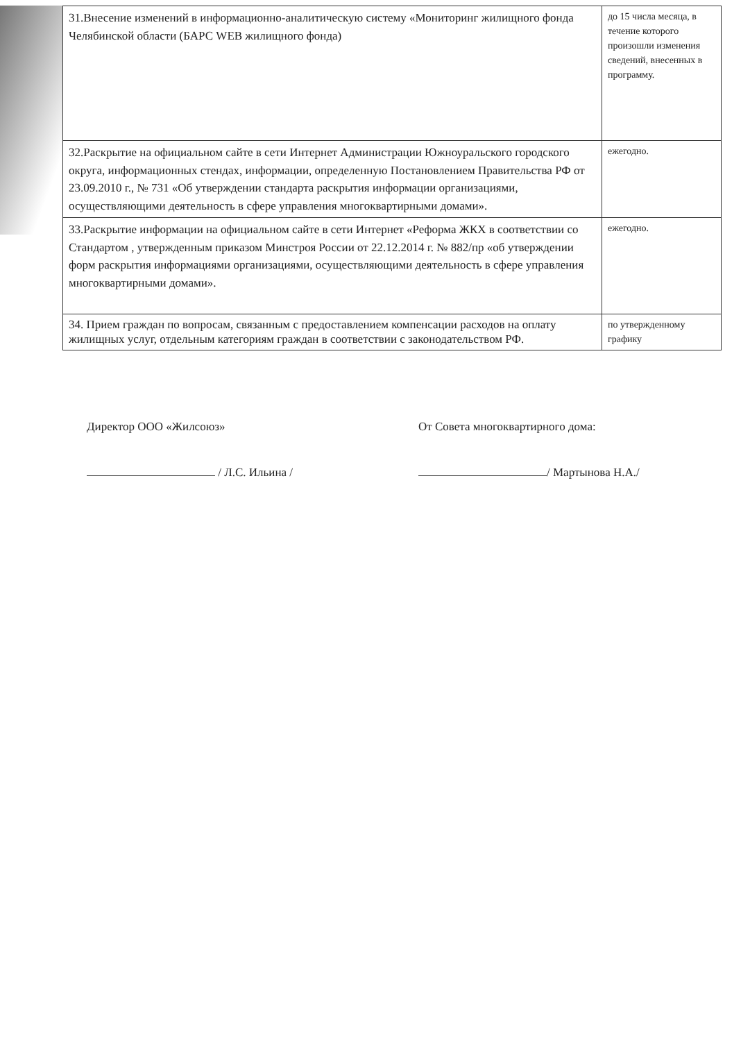| 31.Внесение изменений в информационно-аналитическую систему «Мониторинг жилищного фонда Челябинской области (БАРС WEB жилищного фонда) | до 15 числа месяца, в течение которого произошли изменения сведений, внесенных в программу. |
| 32.Раскрытие на официальном сайте в сети Интернет Администрации Южноуральского городского округа, информационных стендах, информации, определенную Постановлением Правительства РФ от 23.09.2010 г., № 731 «Об утверждении стандарта раскрытия информации организациями, осуществляющими деятельность в сфере управления многоквартирными домами». | ежегодно. |
| 33.Раскрытие информации на официальном сайте в сети Интернет «Реформа ЖКХ в соответствии со Стандартом , утвержденным приказом Минстроя России от 22.12.2014 г. № 882/пр «об утверждении форм раскрытия информациями организациями, осуществляющими деятельность в сфере управления многоквартирными домами». | ежегодно. |
| 34. Прием граждан по вопросам, связанным с предоставлением компенсации расходов на оплату жилищных услуг, отдельным категориям граждан в соответствии с законодательством РФ. | по утвержденному графику |
Директор ООО «Жилсоюз»
/ Л.С. Ильина /
От Совета многоквартирного дома:
/ Мартынова Н.А./